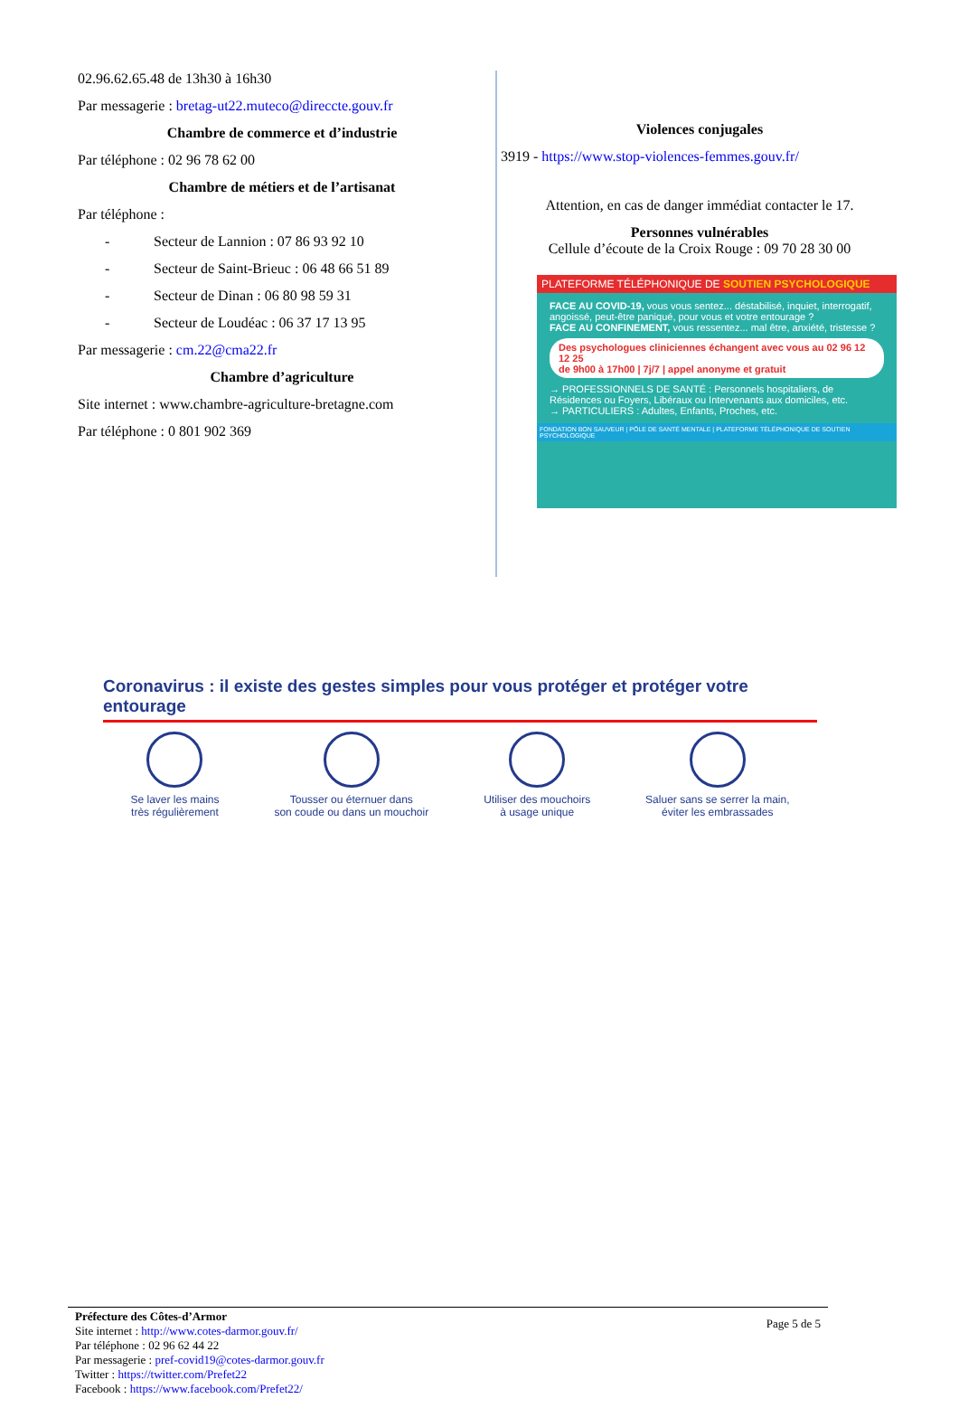02.96.62.65.48 de 13h30 à 16h30
Par messagerie : bretag-ut22.muteco@direccte.gouv.fr
Chambre de commerce et d’industrie
Par téléphone : 02 96 78 62 00
Chambre de métiers et de l’artisanat
Par téléphone :
- Secteur de Lannion : 07 86 93 92 10
- Secteur de Saint-Brieuc : 06 48 66 51 89
- Secteur de Dinan : 06 80 98 59 31
- Secteur de Loudéac : 06 37 17 13 95
Par messagerie : cm.22@cma22.fr
Chambre d’agriculture
Site internet : www.chambre-agriculture-bretagne.com
Par téléphone : 0 801 902 369
Violences conjugales
3919 - https://www.stop-violences-femmes.gouv.fr/
Attention, en cas de danger immédiat contacter le 17.
Personnes vulnérables
Cellule d’écoute de la Croix Rouge : 09 70 28 30 00
PLATEFORME TÉLÉPHONIQUE DE SOUTIEN PSYCHOLOGIQUE
FACE AU COVID-19, vous vous sentez... déstabilisé, inquiet, interrogatif, angoissé, peut-être paniqué, pour vous et votre entourage ?
FACE AU CONFINEMENT, vous ressentez... mal être, anxiété, tristesse ?
Des psychologues cliniciennes échangent avec vous au 02 96 12 12 25
de 9h00 à 17h00 | 7j/7 | appel anonyme et gratuit
→ PROFESSIONNELS DE SANTÉ : Personnels hospitaliers, de Résidences ou Foyers, Libéraux ou Intervenants aux domiciles, etc.
→ PARTICULIERS : Adultes, Enfants, Proches, etc.
FONDATION BON SAUVEUR | PÔLE DE SANTÉ MENTALE | PLATEFORME TÉLÉPHONIQUE DE SOUTIEN PSYCHOLOGIQUE
Coronavirus : il existe des gestes simples pour vous protéger et protéger votre entourage
Se laver les mains
très régulièrement
Tousser ou éternuer dans
son coude ou dans un mouchoir
Utiliser des mouchoirs
à usage unique
Saluer sans se serrer la main,
éviter les embrassades
Préfecture des Côtes-d’Armor
Site internet : http://www.cotes-darmor.gouv.fr/
Par téléphone : 02 96 62 44 22
Par messagerie : pref-covid19@cotes-darmor.gouv.fr
Twitter : https://twitter.com/Prefet22
Facebook : https://www.facebook.com/Prefet22/
Page 5 de 5